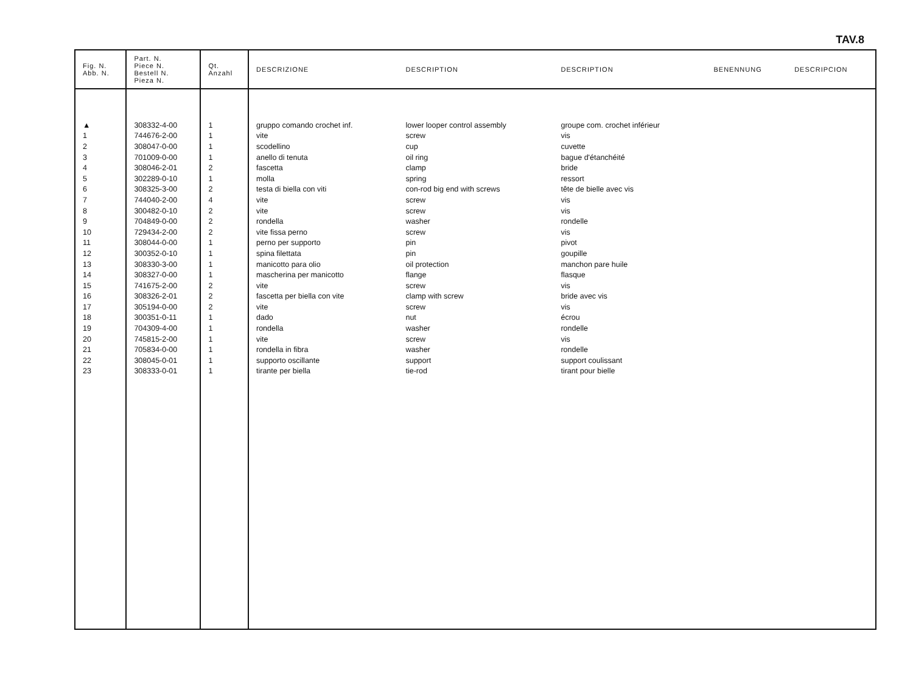TAV.8
| Fig. N. Abb. N. | Part. N. Piece N. Bestell N. Pieza N. | Qt. Anzahl | DESCRIZIONE | DESCRIPTION | DESCRIPTION | BENENNUNG | DESCRIPCION |
| --- | --- | --- | --- | --- | --- | --- | --- |
| ▲ | 308332-4-00 | 1 | gruppo comando crochet inf. | lower looper control assembly | groupe com. crochet inférieur | | |
| 1 | 744676-2-00 | 1 | vite | screw | vis | | |
| 2 | 308047-0-00 | 1 | scodellino | cup | cuvette | | |
| 3 | 701009-0-00 | 1 | anello di tenuta | oil ring | bague d'étanchéité | | |
| 4 | 308046-2-01 | 2 | fascetta | clamp | bride | | |
| 5 | 302289-0-10 | 1 | molla | spring | ressort | | |
| 6 | 308325-3-00 | 2 | testa di biella con viti | con-rod big end with screws | tête de bielle avec vis | | |
| 7 | 744040-2-00 | 4 | vite | screw | vis | | |
| 8 | 300482-0-10 | 2 | vite | screw | vis | | |
| 9 | 704849-0-00 | 2 | rondella | washer | rondelle | | |
| 10 | 729434-2-00 | 2 | vite fissa perno | screw | vis | | |
| 11 | 308044-0-00 | 1 | perno per supporto | pin | pivot | | |
| 12 | 300352-0-10 | 1 | spina filettata | pin | goupille | | |
| 13 | 308330-3-00 | 1 | manicotto para olio | oil protection | manchon pare huile | | |
| 14 | 308327-0-00 | 1 | mascherina per manicotto | flange | flasque | | |
| 15 | 741675-2-00 | 2 | vite | screw | vis | | |
| 16 | 308326-2-01 | 2 | fascetta per biella con vite | clamp with screw | bride avec vis | | |
| 17 | 305194-0-00 | 2 | vite | screw | vis | | |
| 18 | 300351-0-11 | 1 | dado | nut | écrou | | |
| 19 | 704309-4-00 | 1 | rondella | washer | rondelle | | |
| 20 | 745815-2-00 | 1 | vite | screw | vis | | |
| 21 | 705834-0-00 | 1 | rondella in fibra | washer | rondelle | | |
| 22 | 308045-0-01 | 1 | supporto oscillante | support | support coulissant | | |
| 23 | 308333-0-01 | 1 | tirante per biella | tie-rod | tirant pour bielle | | |